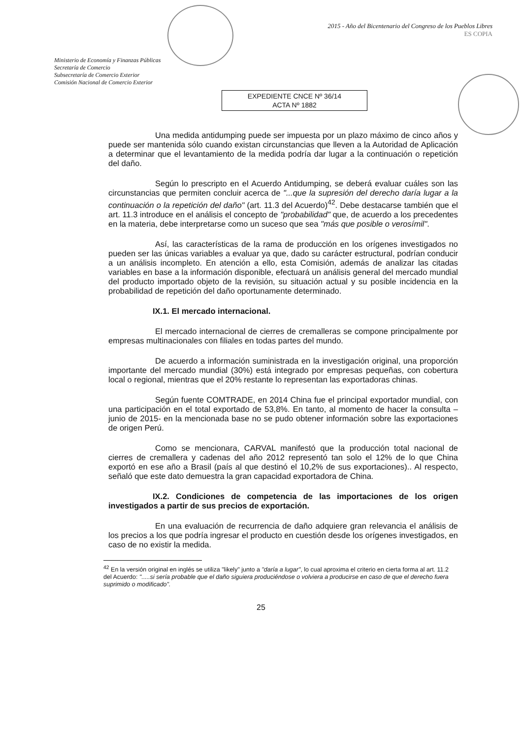Ministerio de Economía y Finanzas Públicas
Secretaría de Comercio
Subsecretaría de Comercio Exterior
Comisión Nacional de Comercio Exterior
2015 - Año del Bicentenario del Congreso de los Pueblos Libres
ES COPIA
EXPEDIENTE CNCE Nº 36/14
ACTA Nº 1882
Una medida antidumping puede ser impuesta por un plazo máximo de cinco años y puede ser mantenida sólo cuando existan circunstancias que lleven a la Autoridad de Aplicación a determinar que el levantamiento de la medida podría dar lugar a la continuación o repetición del daño.
Según lo prescripto en el Acuerdo Antidumping, se deberá evaluar cuáles son las circunstancias que permiten concluir acerca de "...que la supresión del derecho daría lugar a la continuación o la repetición del daño" (art. 11.3 del Acuerdo)<sup>42</sup>. Debe destacarse también que el art. 11.3 introduce en el análisis el concepto de "probabilidad" que, de acuerdo a los precedentes en la materia, debe interpretarse como un suceso que sea "más que posible o verosímil".
Así, las características de la rama de producción en los orígenes investigados no pueden ser las únicas variables a evaluar ya que, dado su carácter estructural, podrían conducir a un análisis incompleto. En atención a ello, esta Comisión, además de analizar las citadas variables en base a la información disponible, efectuará un análisis general del mercado mundial del producto importado objeto de la revisión, su situación actual y su posible incidencia en la probabilidad de repetición del daño oportunamente determinado.
IX.1. El mercado internacional.
El mercado internacional de cierres de cremalleras se compone principalmente por empresas multinacionales con filiales en todas partes del mundo.
De acuerdo a información suministrada en la investigación original, una proporción importante del mercado mundial (30%) está integrado por empresas pequeñas, con cobertura local o regional, mientras que el 20% restante lo representan las exportadoras chinas.
Según fuente COMTRADE, en 2014 China fue el principal exportador mundial, con una participación en el total exportado de 53,8%. En tanto, al momento de hacer la consulta –junio de 2015- en la mencionada base no se pudo obtener información sobre las exportaciones de origen Perú.
Como se mencionara, CARVAL manifestó que la producción total nacional de cierres de cremallera y cadenas del año 2012 representó tan solo el 12% de lo que China exportó en ese año a Brasil (país al que destinó el 10,2% de sus exportaciones).. Al respecto, señaló que este dato demuestra la gran capacidad exportadora de China.
IX.2. Condiciones de competencia de las importaciones de los origen investigados a partir de sus precios de exportación.
En una evaluación de recurrencia de daño adquiere gran relevancia el análisis de los precios a los que podría ingresar el producto en cuestión desde los orígenes investigados, en caso de no existir la medida.
<sup>42</sup> En la versión original en inglés se utiliza "likely" junto a "daría a lugar", lo cual aproxima el criterio en cierta forma al art. 11.2 del Acuerdo: ".....si sería probable que el daño siguiera produciéndose o volviera a producirse en caso de que el derecho fuera suprimido o modificado".
25